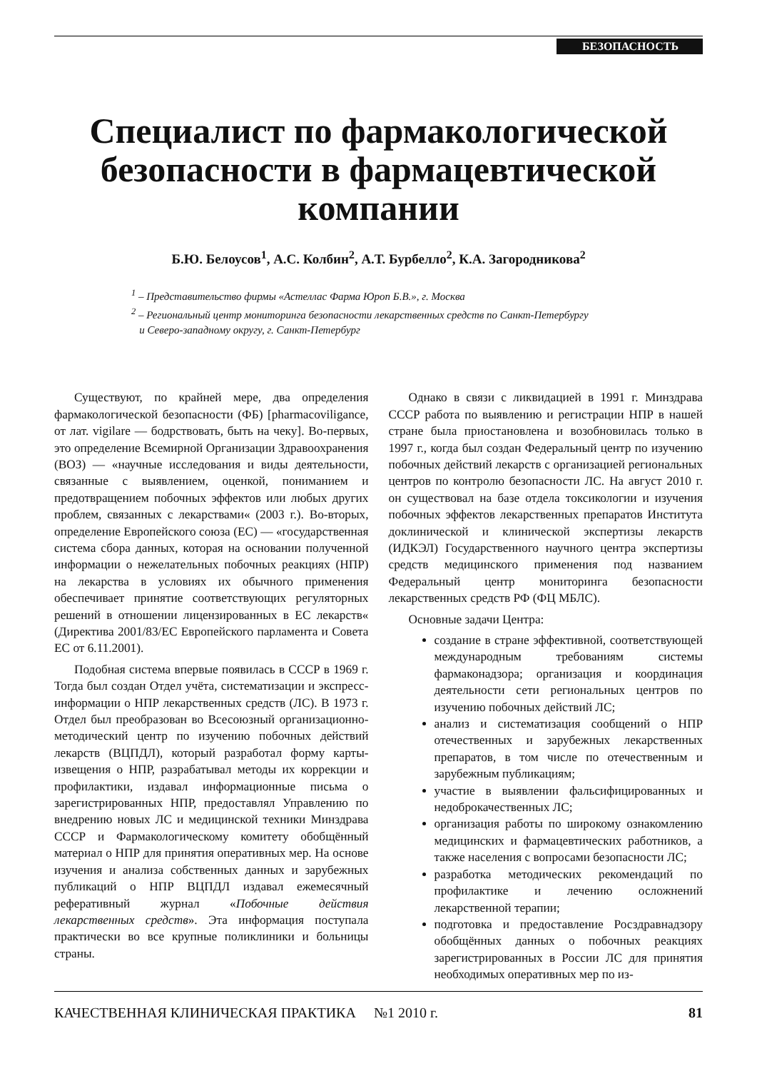БЕЗОПАСНОСТЬ
Специалист по фармакологической безопасности в фармацевтической компании
Б.Ю. Белоусов<sup>1</sup>, А.С. Колбин<sup>2</sup>, А.Т. Бурбелло<sup>2</sup>, К.А. Загородникова<sup>2</sup>
<sup>1</sup> – Представительство фирмы «Астеллас Фарма Юроп Б.В.», г. Москва
<sup>2</sup> – Региональный центр мониторинга безопасности лекарственных средств по Санкт-Петербургу
и Северо-западному округу, г. Санкт-Петербург
Существуют, по крайней мере, два определения фармакологической безопасности (ФБ) [pharmacoviligance, от лат. vigilare — бодрствовать, быть на чеку]. Во-первых, это определение Всемирной Организации Здравоохранения (ВОЗ) — «научные исследования и виды деятельности, связанные с выявлением, оценкой, пониманием и предотвращением побочных эффектов или любых других проблем, связанных с лекарствами« (2003 г.). Во-вторых, определение Европейского союза (ЕС) — «государственная система сбора данных, которая на основании полученной информации о нежелательных побочных реакциях (НПР) на лекарства в условиях их обычного применения обеспечивает принятие соответствующих регуляторных решений в отношении лицензированных в ЕС лекарств« (Директива 2001/83/ЕС Европейского парламента и Совета ЕС от 6.11.2001).
Подобная система впервые появилась в СССР в 1969 г. Тогда был создан Отдел учёта, систематизации и экспресс-информации о НПР лекарственных средств (ЛС). В 1973 г. Отдел был преобразован во Всесоюзный организационно-методический центр по изучению побочных действий лекарств (ВЦПДЛ), который разработал форму карты-извещения о НПР, разрабатывал методы их коррекции и профилактики, издавал информационные письма о зарегистрированных НПР, предоставлял Управлению по внедрению новых ЛС и медицинской техники Минздрава СССР и Фармакологическому комитету обобщённый материал о НПР для принятия оперативных мер. На основе изучения и анализа собственных данных и зарубежных публикаций о НПР ВЦПДЛ издавал ежемесячный реферативный журнал «Побочные действия лекарственных средств». Эта информация поступала практически во все крупные поликлиники и больницы страны.
Однако в связи с ликвидацией в 1991 г. Минздрава СССР работа по выявлению и регистрации НПР в нашей стране была приостановлена и возобновилась только в 1997 г., когда был создан Федеральный центр по изучению побочных действий лекарств с организацией региональных центров по контролю безопасности ЛС. На август 2010 г. он существовал на базе отдела токсикологии и изучения побочных эффектов лекарственных препаратов Института доклинической и клинической экспертизы лекарств (ИДКЭЛ) Государственного научного центра экспертизы средств медицинского применения под названием Федеральный центр мониторинга безопасности лекарственных средств РФ (ФЦ МБЛС).
Основные задачи Центра:
создание в стране эффективной, соответствующей международным требованиям системы фармаконадзора; организация и координация деятельности сети региональных центров по изучению побочных действий ЛС;
анализ и систематизация сообщений о НПР отечественных и зарубежных лекарственных препаратов, в том числе по отечественным и зарубежным публикациям;
участие в выявлении фальсифицированных и недоброкачественных ЛС;
организация работы по широкому ознакомлению медицинских и фармацевтических работников, а также населения с вопросами безопасности ЛС;
разработка методических рекомендаций по профилактике и лечению осложнений лекарственной терапии;
подготовка и предоставление Росздравнадзору обобщённых данных о побочных реакциях зарегистрированных в России ЛС для принятия необходимых оперативных мер по из-
КАЧЕСТВЕННАЯ КЛИНИЧЕСКАЯ ПРАКТИКА №1 2010 г. 81